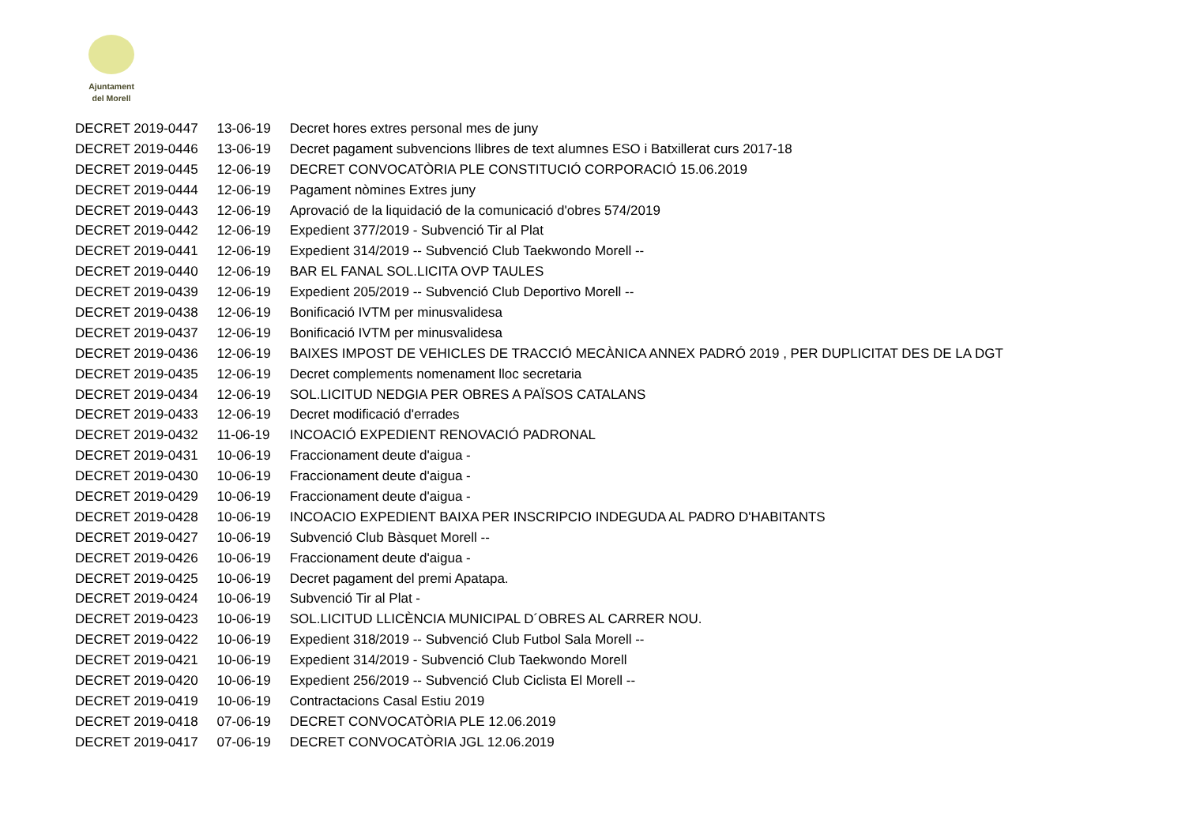Ajuntament
del Morell
| DECRET 2019-0447 | 13-06-19 | Decret hores extres personal mes de juny |
| DECRET 2019-0446 | 13-06-19 | Decret pagament subvencions llibres de text alumnes ESO i Batxillerat curs 2017-18 |
| DECRET 2019-0445 | 12-06-19 | DECRET CONVOCATÒRIA PLE CONSTITUCIÓ CORPORACIÓ 15.06.2019 |
| DECRET 2019-0444 | 12-06-19 | Pagament nòmines Extres juny |
| DECRET 2019-0443 | 12-06-19 | Aprovació de la liquidació de la comunicació d'obres 574/2019 |
| DECRET 2019-0442 | 12-06-19 | Expedient 377/2019 - Subvenció Tir al Plat |
| DECRET 2019-0441 | 12-06-19 | Expedient 314/2019 -- Subvenció Club Taekwondo Morell -- |
| DECRET 2019-0440 | 12-06-19 | BAR EL FANAL SOL.LICITA OVP TAULES |
| DECRET 2019-0439 | 12-06-19 | Expedient 205/2019 -- Subvenció Club Deportivo Morell -- |
| DECRET 2019-0438 | 12-06-19 | Bonificació IVTM per minusvalidesa |
| DECRET 2019-0437 | 12-06-19 | Bonificació IVTM per minusvalidesa |
| DECRET 2019-0436 | 12-06-19 | BAIXES IMPOST DE VEHICLES DE TRACCIÓ MECÀNICA ANNEX PADRÓ 2019 , PER DUPLICITAT DES DE LA DGT |
| DECRET 2019-0435 | 12-06-19 | Decret complements nomenament lloc secretaria |
| DECRET 2019-0434 | 12-06-19 | SOL.LICITUD NEDGIA PER OBRES A PAÏSOS CATALANS |
| DECRET 2019-0433 | 12-06-19 | Decret modificació d'errades |
| DECRET 2019-0432 | 11-06-19 | INCOACIÓ EXPEDIENT RENOVACIÓ PADRONAL |
| DECRET 2019-0431 | 10-06-19 | Fraccionament deute d'aigua - |
| DECRET 2019-0430 | 10-06-19 | Fraccionament deute d'aigua - |
| DECRET 2019-0429 | 10-06-19 | Fraccionament deute d'aigua - |
| DECRET 2019-0428 | 10-06-19 | INCOACIO EXPEDIENT BAIXA PER INSCRIPCIO INDEGUDA AL PADRO D'HABITANTS |
| DECRET 2019-0427 | 10-06-19 | Subvenció Club Bàsquet Morell -- |
| DECRET 2019-0426 | 10-06-19 | Fraccionament deute d'aigua - |
| DECRET 2019-0425 | 10-06-19 | Decret pagament del premi Apatapa. |
| DECRET 2019-0424 | 10-06-19 | Subvenció Tir al Plat - |
| DECRET 2019-0423 | 10-06-19 | SOL.LICITUD LLICÈNCIA MUNICIPAL D´OBRES AL CARRER NOU. |
| DECRET 2019-0422 | 10-06-19 | Expedient 318/2019 -- Subvenció Club Futbol Sala Morell -- |
| DECRET 2019-0421 | 10-06-19 | Expedient 314/2019 - Subvenció Club Taekwondo Morell |
| DECRET 2019-0420 | 10-06-19 | Expedient 256/2019 -- Subvenció Club Ciclista El Morell -- |
| DECRET 2019-0419 | 10-06-19 | Contractacions Casal Estiu 2019 |
| DECRET 2019-0418 | 07-06-19 | DECRET CONVOCATÒRIA PLE 12.06.2019 |
| DECRET 2019-0417 | 07-06-19 | DECRET CONVOCATÒRIA JGL 12.06.2019 |